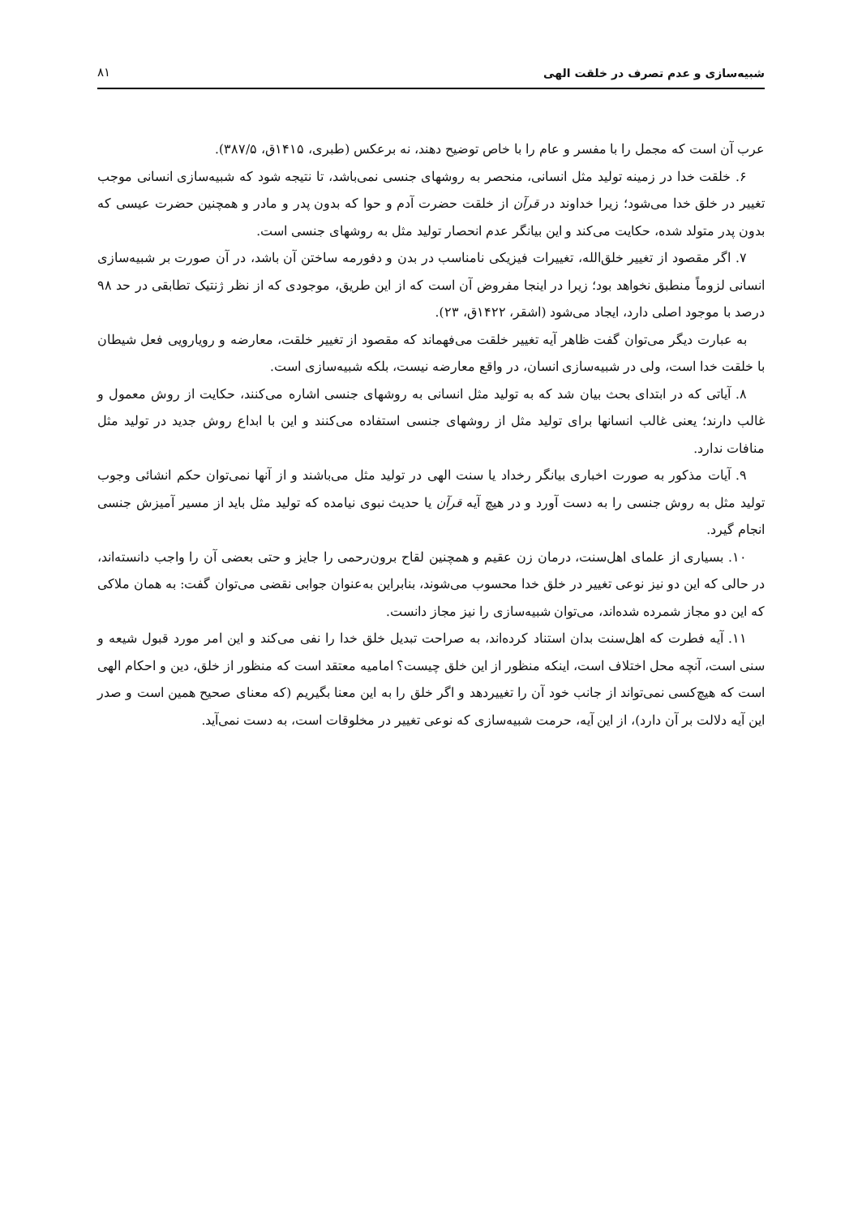شبیه‌سازی و عدم تصرف در خلقت الهی ۸۱
عرب آن است که مجمل را با مفسر و عام را با خاص توضیح دهند، نه برعکس (طبری، ۱۴۱۵ق، ۳۸۷/۵).
۶. خلقت خدا در زمینه تولید مثل انسانی، منحصر به روشهای جنسی نمی‌باشد، تا نتیجه شود که شبیه‌سازی انسانی موجب تغییر در خلق خدا می‌شود؛ زیرا خداوند در قرآن از خلقت حضرت آدم و حوا که بدون پدر و مادر و همچنین حضرت عیسی که بدون پدر متولد شده، حکایت می‌کند و این بیانگر عدم انحصار تولید مثل به روشهای جنسی است.
۷. اگر مقصود از تغییر خلق‌الله، تغییرات فیزیکی نامناسب در بدن و دفورمه ساختن آن باشد، در آن صورت بر شبیه‌سازی انسانی لزوماً منطبق نخواهد بود؛ زیرا در اینجا مفروض آن است که از این طریق، موجودی که از نظر ژنتیک تطابقی در حد ۹۸ درصد با موجود اصلی دارد، ایجاد می‌شود (اشقر، ۱۴۲۲ق، ۲۳).
به عبارت دیگر می‌توان گفت ظاهر آیه تغییر خلقت می‌فهماند که مقصود از تغییر خلقت، معارضه و رویارویی فعل شیطان با خلقت خدا است، ولی در شبیه‌سازی انسان، در واقع معارضه نیست، بلکه شبیه‌سازی است.
۸. آیاتی که در ابتدای بحث بیان شد که به تولید مثل انسانی به روشهای جنسی اشاره می‌کنند، حکایت از روش معمول و غالب دارند؛ یعنی غالب انسانها برای تولید مثل از روشهای جنسی استفاده می‌کنند و این با ابداع روش جدید در تولید مثل منافات ندارد.
۹. آیات مذکور به صورت اخباری بیانگر رخداد یا سنت الهی در تولید مثل می‌باشند و از آنها نمی‌توان حکم انشائی وجوب تولید مثل به روش جنسی را به دست آورد و در هیچ آیه قرآن یا حدیث نبوی نیامده که تولید مثل باید از مسیر آمیزش جنسی انجام گیرد.
۱۰. بسیاری از علمای اهل‌سنت، درمان زن عقیم و همچنین لقاح برون‌رحمی را جایز و حتی بعضی آن را واجب دانسته‌اند، در حالی که این دو نیز نوعی تغییر در خلق خدا محسوب می‌شوند، بنابراین به‌عنوان جوابی نقضی می‌توان گفت: به همان ملاکی که این دو مجاز شمرده شده‌اند، می‌توان شبیه‌سازی را نیز مجاز دانست.
۱۱. آیه فطرت که اهل‌سنت بدان استناد کرده‌اند، به صراحت تبدیل خلق خدا را نفی می‌کند و این امر مورد قبول شیعه و سنی است، آنچه محل اختلاف است، اینکه منظور از این خلق چیست؟ امامیه معتقد است که منظور از خلق، دین و احکام الهی است که هیچ‌کسی نمی‌تواند از جانب خود آن را تغییردهد و اگر خلق را به این معنا بگیریم (که معنای صحیح همین است و صدر این آیه دلالت بر آن دارد)، از این آیه، حرمت شبیه‌سازی که نوعی تغییر در مخلوقات است، به دست نمی‌آید.